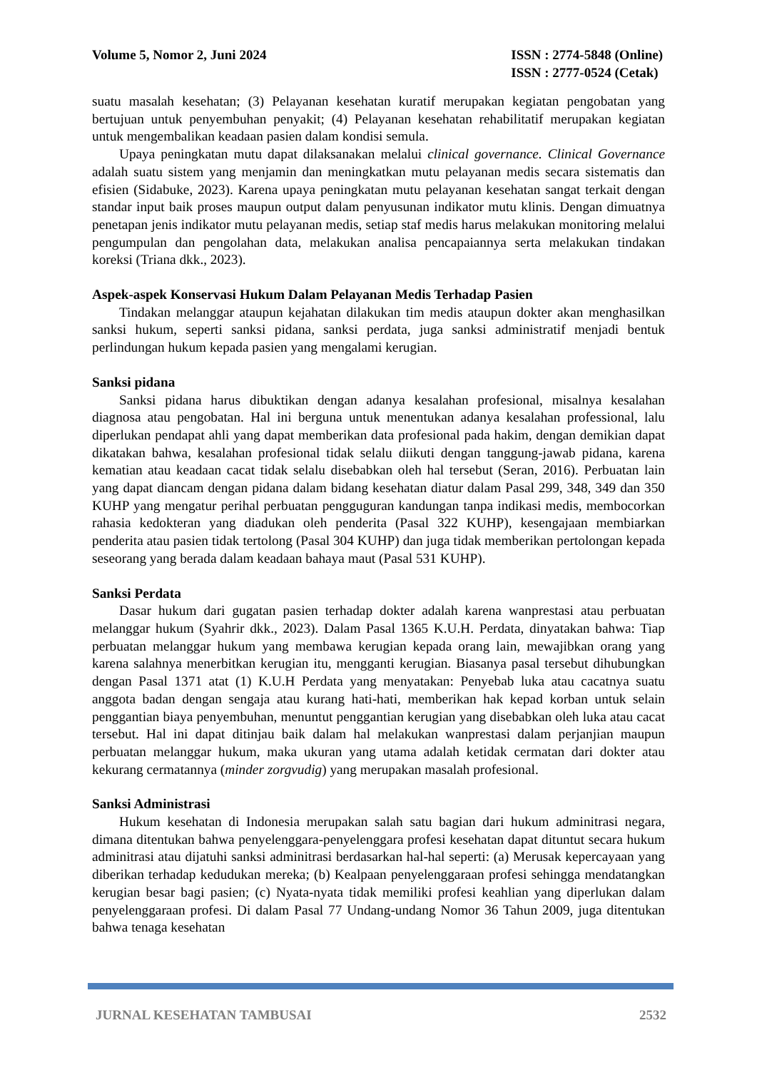Volume 5, Nomor 2, Juni 2024 ISSN : 2774-5848 (Online)
ISSN : 2777-0524 (Cetak)
suatu masalah kesehatan; (3) Pelayanan kesehatan kuratif merupakan kegiatan pengobatan yang bertujuan untuk penyembuhan penyakit; (4) Pelayanan kesehatan rehabilitatif merupakan kegiatan untuk mengembalikan keadaan pasien dalam kondisi semula.
Upaya peningkatan mutu dapat dilaksanakan melalui clinical governance. Clinical Governance adalah suatu sistem yang menjamin dan meningkatkan mutu pelayanan medis secara sistematis dan efisien (Sidabuke, 2023). Karena upaya peningkatan mutu pelayanan kesehatan sangat terkait dengan standar input baik proses maupun output dalam penyusunan indikator mutu klinis. Dengan dimuatnya penetapan jenis indikator mutu pelayanan medis, setiap staf medis harus melakukan monitoring melalui pengumpulan dan pengolahan data, melakukan analisa pencapaiannya serta melakukan tindakan koreksi (Triana dkk., 2023).
Aspek-aspek Konservasi Hukum Dalam Pelayanan Medis Terhadap Pasien
Tindakan melanggar ataupun kejahatan dilakukan tim medis ataupun dokter akan menghasilkan sanksi hukum, seperti sanksi pidana, sanksi perdata, juga sanksi administratif menjadi bentuk perlindungan hukum kepada pasien yang mengalami kerugian.
Sanksi pidana
Sanksi pidana harus dibuktikan dengan adanya kesalahan profesional, misalnya kesalahan diagnosa atau pengobatan. Hal ini berguna untuk menentukan adanya kesalahan professional, lalu diperlukan pendapat ahli yang dapat memberikan data profesional pada hakim, dengan demikian dapat dikatakan bahwa, kesalahan profesional tidak selalu diikuti dengan tanggung-jawab pidana, karena kematian atau keadaan cacat tidak selalu disebabkan oleh hal tersebut (Seran, 2016). Perbuatan lain yang dapat diancam dengan pidana dalam bidang kesehatan diatur dalam Pasal 299, 348, 349 dan 350 KUHP yang mengatur perihal perbuatan pengguguran kandungan tanpa indikasi medis, membocorkan rahasia kedokteran yang diadukan oleh penderita (Pasal 322 KUHP), kesengajaan membiarkan penderita atau pasien tidak tertolong (Pasal 304 KUHP) dan juga tidak memberikan pertolongan kepada seseorang yang berada dalam keadaan bahaya maut (Pasal 531 KUHP).
Sanksi Perdata
Dasar hukum dari gugatan pasien terhadap dokter adalah karena wanprestasi atau perbuatan melanggar hukum (Syahrir dkk., 2023). Dalam Pasal 1365 K.U.H. Perdata, dinyatakan bahwa: Tiap perbuatan melanggar hukum yang membawa kerugian kepada orang lain, mewajibkan orang yang karena salahnya menerbitkan kerugian itu, mengganti kerugian. Biasanya pasal tersebut dihubungkan dengan Pasal 1371 atat (1) K.U.H Perdata yang menyatakan: Penyebab luka atau cacatnya suatu anggota badan dengan sengaja atau kurang hati-hati, memberikan hak kepad korban untuk selain penggantian biaya penyembuhan, menuntut penggantian kerugian yang disebabkan oleh luka atau cacat tersebut. Hal ini dapat ditinjau baik dalam hal melakukan wanprestasi dalam perjanjian maupun perbuatan melanggar hukum, maka ukuran yang utama adalah ketidak cermatan dari dokter atau kekurang cermatannya (minder zorgvudig) yang merupakan masalah profesional.
Sanksi Administrasi
Hukum kesehatan di Indonesia merupakan salah satu bagian dari hukum adminitrasi negara, dimana ditentukan bahwa penyelenggara-penyelenggara profesi kesehatan dapat dituntut secara hukum adminitrasi atau dijatuhi sanksi adminitrasi berdasarkan hal-hal seperti: (a) Merusak kepercayaan yang diberikan terhadap kedudukan mereka; (b) Kealpaan penyelenggaraan profesi sehingga mendatangkan kerugian besar bagi pasien; (c) Nyata-nyata tidak memiliki profesi keahlian yang diperlukan dalam penyelenggaraan profesi. Di dalam Pasal 77 Undang-undang Nomor 36 Tahun 2009, juga ditentukan bahwa tenaga kesehatan
JURNAL KESEHATAN TAMBUSAI 2532